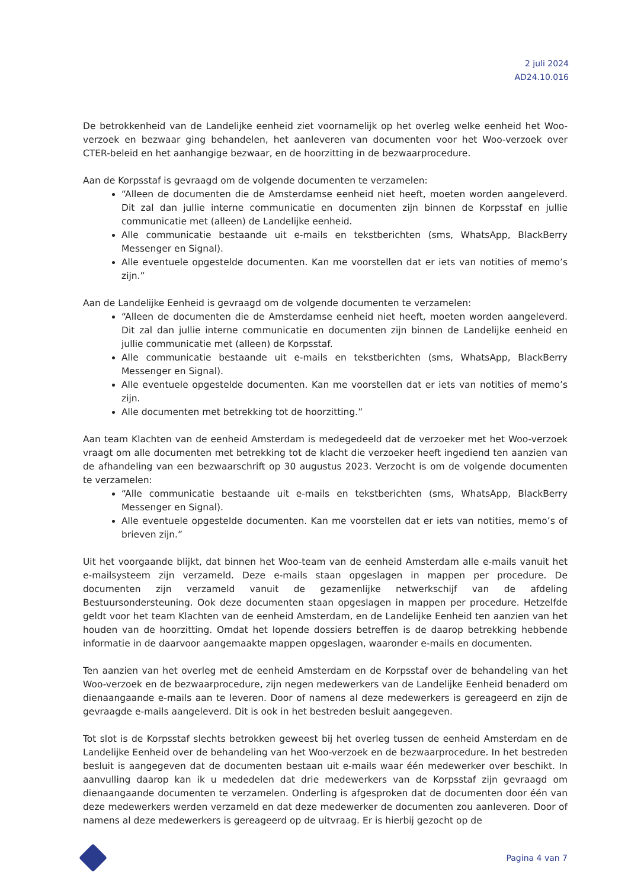2 juli 2024
AD24.10.016
De betrokkenheid van de Landelijke eenheid ziet voornamelijk op het overleg welke eenheid het Woo-verzoek en bezwaar ging behandelen, het aanleveren van documenten voor het Woo-verzoek over CTER-beleid en het aanhangige bezwaar, en de hoorzitting in de bezwaarprocedure.
Aan de Korpsstaf is gevraagd om de volgende documenten te verzamelen:
“Alleen de documenten die de Amsterdamse eenheid niet heeft, moeten worden aangeleverd. Dit zal dan jullie interne communicatie en documenten zijn binnen de Korpsstaf en jullie communicatie met (alleen) de Landelijke eenheid.
Alle communicatie bestaande uit e-mails en tekstberichten (sms, WhatsApp, BlackBerry Messenger en Signal).
Alle eventuele opgestelde documenten. Kan me voorstellen dat er iets van notities of memo’s zijn.”
Aan de Landelijke Eenheid is gevraagd om de volgende documenten te verzamelen:
“Alleen de documenten die de Amsterdamse eenheid niet heeft, moeten worden aangeleverd. Dit zal dan jullie interne communicatie en documenten zijn binnen de Landelijke eenheid en jullie communicatie met (alleen) de Korpsstaf.
Alle communicatie bestaande uit e-mails en tekstberichten (sms, WhatsApp, BlackBerry Messenger en Signal).
Alle eventuele opgestelde documenten. Kan me voorstellen dat er iets van notities of memo’s zijn.
Alle documenten met betrekking tot de hoorzitting.”
Aan team Klachten van de eenheid Amsterdam is medegedeeld dat de verzoeker met het Woo-verzoek vraagt om alle documenten met betrekking tot de klacht die verzoeker heeft ingediend ten aanzien van de afhandeling van een bezwaarschrift op 30 augustus 2023. Verzocht is om de volgende documenten te verzamelen:
“Alle communicatie bestaande uit e-mails en tekstberichten (sms, WhatsApp, BlackBerry Messenger en Signal).
Alle eventuele opgestelde documenten. Kan me voorstellen dat er iets van notities, memo’s of brieven zijn.”
Uit het voorgaande blijkt, dat binnen het Woo-team van de eenheid Amsterdam alle e-mails vanuit het e-mailsysteem zijn verzameld. Deze e-mails staan opgeslagen in mappen per procedure. De documenten zijn verzameld vanuit de gezamenlijke netwerkschijf van de afdeling Bestuursondersteuning. Ook deze documenten staan opgeslagen in mappen per procedure. Hetzelfde geldt voor het team Klachten van de eenheid Amsterdam, en de Landelijke Eenheid ten aanzien van het houden van de hoorzitting. Omdat het lopende dossiers betreffen is de daarop betrekking hebbende informatie in de daarvoor aangemaakte mappen opgeslagen, waaronder e-mails en documenten.
Ten aanzien van het overleg met de eenheid Amsterdam en de Korpsstaf over de behandeling van het Woo-verzoek en de bezwaarprocedure, zijn negen medewerkers van de Landelijke Eenheid benaderd om dienaangaande e-mails aan te leveren. Door of namens al deze medewerkers is gereageerd en zijn de gevraagde e-mails aangeleverd. Dit is ook in het bestreden besluit aangegeven.
Tot slot is de Korpsstaf slechts betrokken geweest bij het overleg tussen de eenheid Amsterdam en de Landelijke Eenheid over de behandeling van het Woo-verzoek en de bezwaarprocedure. In het bestreden besluit is aangegeven dat de documenten bestaan uit e-mails waar één medewerker over beschikt. In aanvulling daarop kan ik u mededelen dat drie medewerkers van de Korpsstaf zijn gevraagd om dienaangaande documenten te verzamelen. Onderling is afgesproken dat de documenten door één van deze medewerkers werden verzameld en dat deze medewerker de documenten zou aanleveren. Door of namens al deze medewerkers is gereageerd op de uitvraag. Er is hierbij gezocht op de
Pagina 4 van 7